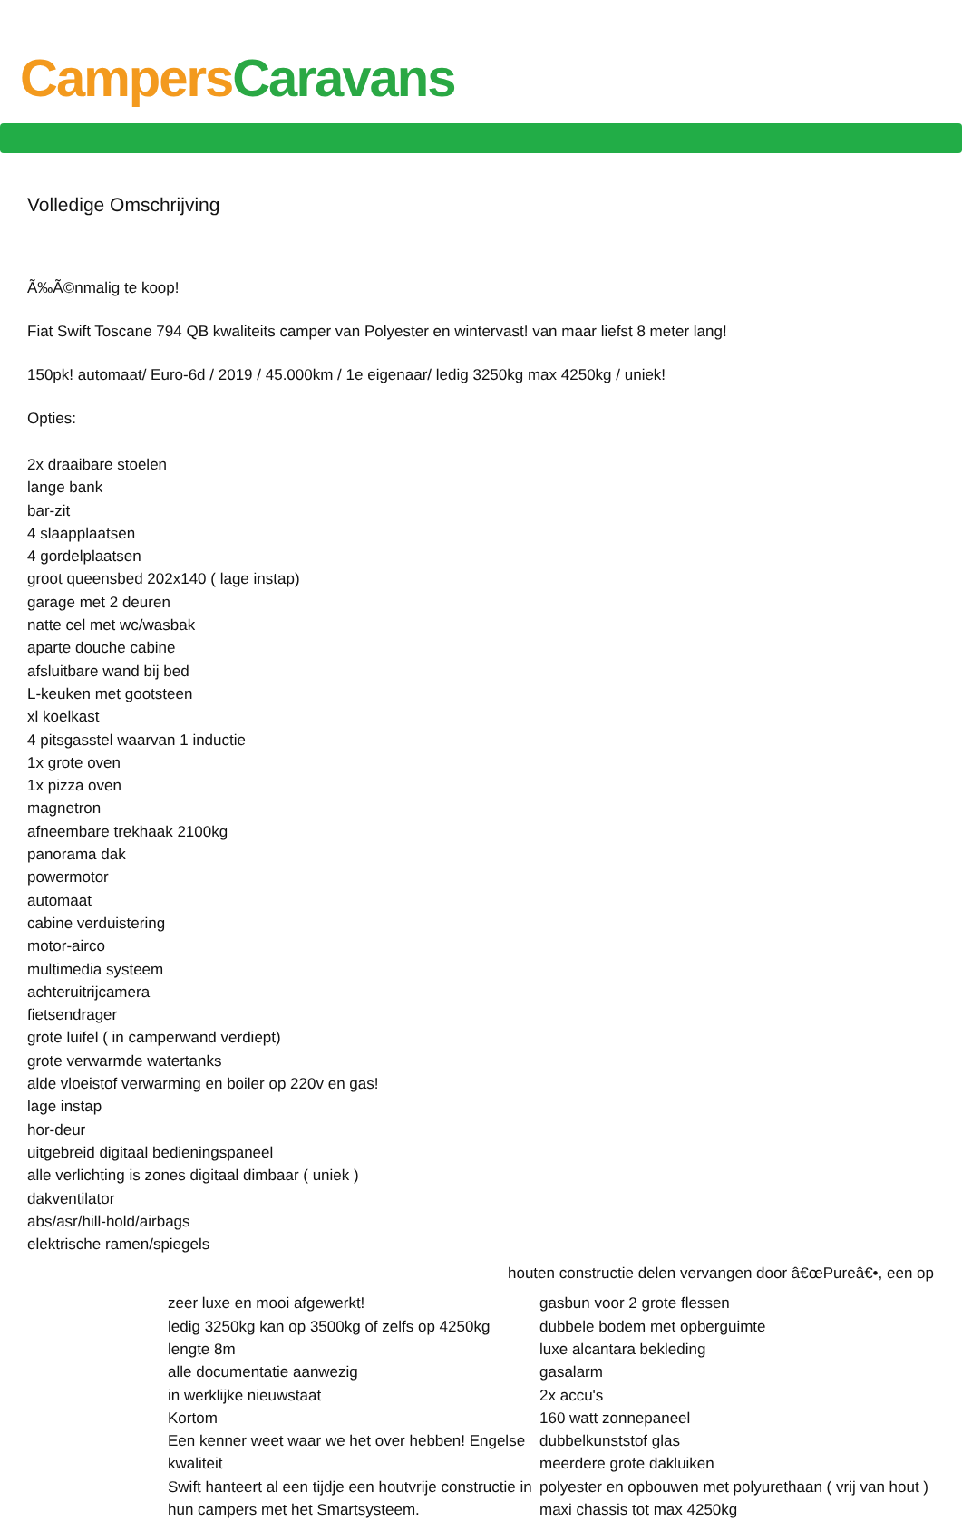Campers Caravans
Volledige Omschrijving
Ã‰Ã©nmalig te koop!
Fiat Swift Toscane 794 QB kwaliteits camper van Polyester en wintervast! van maar liefst 8 meter lang!
150pk! automaat/ Euro-6d / 2019 / 45.000km / 1e eigenaar/ ledig 3250kg max 4250kg / uniek!
Opties:
2x draaibare stoelen
lange bank
bar-zit
4 slaapplaatsen
4 gordelplaatsen
groot queensbed 202x140 ( lage instap)
garage met 2 deuren
natte cel met wc/wasbak
aparte douche cabine
afsluitbare wand bij bed
L-keuken met gootsteen
xl koelkast
4 pitsgasstel waarvan 1 inductie
1x grote oven
1x pizza oven
magnetron
afneembare trekhaak 2100kg
panorama dak
powermotor
automaat
cabine verduistering
motor-airco
multimedia systeem
achteruitrijcamera
fietsendrager
grote luifel ( in camperwand verdiept)
grote verwarmde watertanks
alde vloeistof verwarming en boiler op 220v en gas!
lage instap
hor-deur
uitgebreid digitaal bedieningspaneel
alle verlichting is zones digitaal dimbaar ( uniek )
dakventilator
abs/asr/hill-hold/airbags
elektrische ramen/spiegels
houten constructie delen vervangen door â€œPureâ€•, een op
zeer luxe en mooi afgewerkt!
ledig 3250kg kan op 3500kg of zelfs op 4250kg
lengte 8m
alle documentatie aanwezig
in werklijke nieuwstaat
Kortom
Een kenner weet waar we het over hebben! Engelse kwaliteit
Swift hanteert al een tijdje een houtvrije constructie in hun campers met het Smartsysteem.
gasbun voor 2 grote flessen
dubbele bodem met opberguimte
luxe alcantara bekleding
gasalarm
2x accu's
160 watt zonnepaneel
dubbelkunststof glas
meerdere grote dakluiken
polyester en opbouwen met polyurethaan ( vrij van hout )
maxi chassis tot max 4250kg